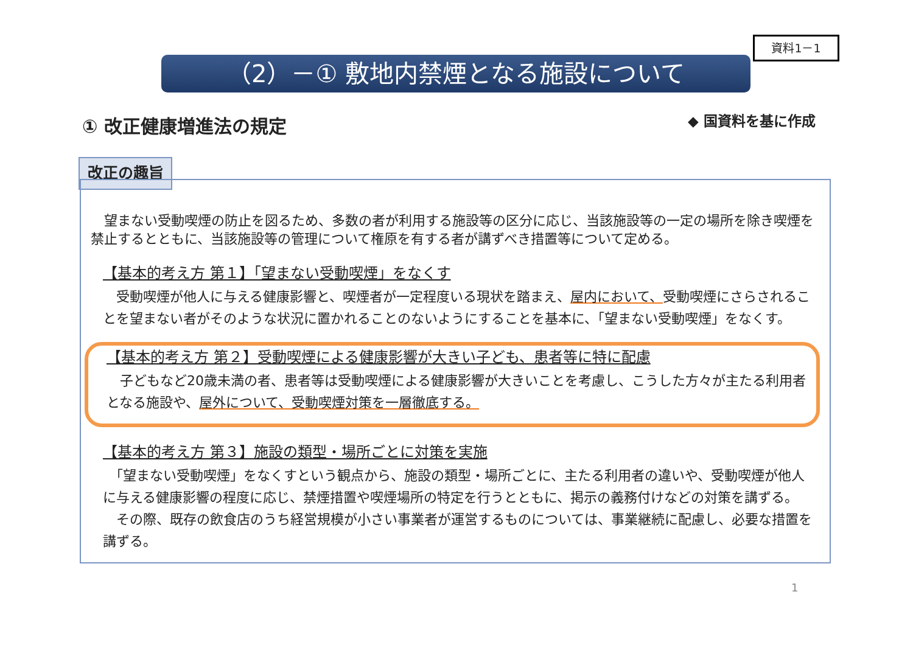資料1－1
（2）－① 敷地内禁煙となる施設について
① 改正健康増進法の規定 ◆ 国資料を基に作成
改正の趣旨
　望まない受動喫煙の防止を図るため、多数の者が利用する施設等の区分に応じ、当該施設等の一定の場所を除き喫煙を禁止するとともに、当該施設等の管理について権原を有する者が講ずべき措置等について定める。
【基本的考え方 第１】「望まない受動喫煙」をなくす
　受動喫煙が他人に与える健康影響と、喫煙者が一定程度いる現状を踏まえ、屋内において、受動喫煙にさらされることを望まない者がそのような状況に置かれることのないようにすることを基本に、「望まない受動喫煙」をなくす。
【基本的考え方 第２】受動喫煙による健康影響が大きい子ども、患者等に特に配慮
　子どもなど20歳未満の者、患者等は受動喫煙による健康影響が大きいことを考慮し、こうした方々が主たる利用者となる施設や、屋外について、受動喫煙対策を一層徹底する。
【基本的考え方 第３】施設の類型・場所ごとに対策を実施
　「望まない受動喫煙」をなくすという観点から、施設の類型・場所ごとに、主たる利用者の違いや、受動喫煙が他人に与える健康影響の程度に応じ、禁煙措置や喫煙場所の特定を行うとともに、掲示の義務付けなどの対策を講ずる。
　その際、既存の飲食店のうち経営規模が小さい事業者が運営するものについては、事業継続に配慮し、必要な措置を講ずる。
1